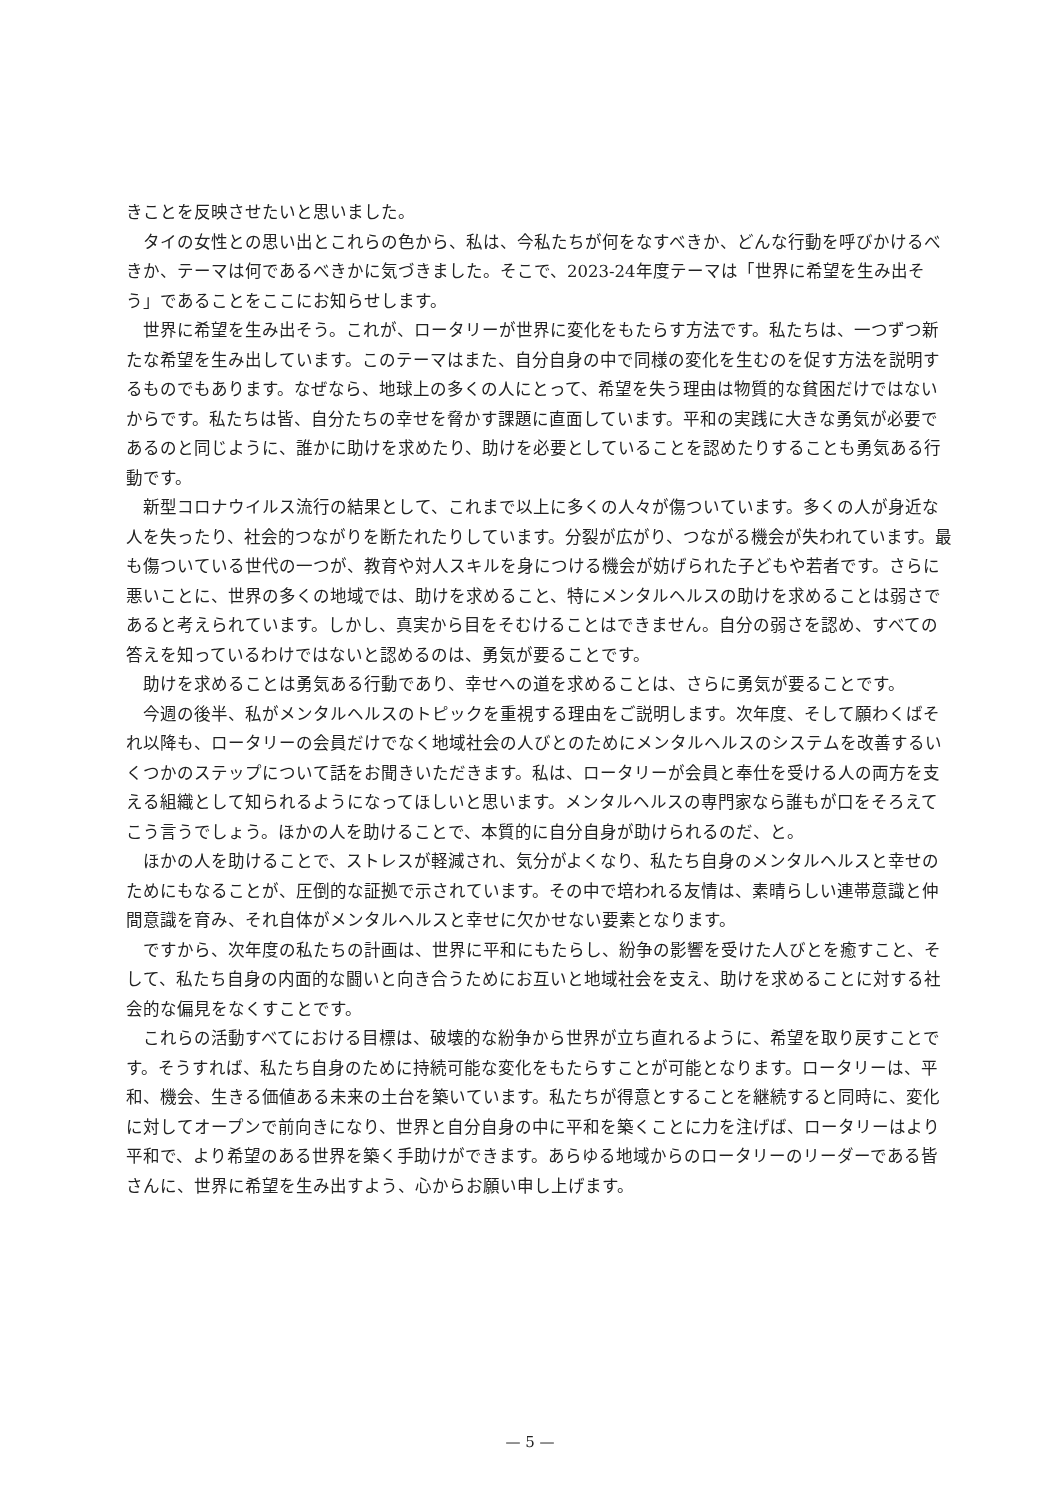きことを反映させたいと思いました。
タイの女性との思い出とこれらの色から、私は、今私たちが何をなすべきか、どんな行動を呼びかけるべきか、テーマは何であるべきかに気づきました。そこで、2023-24年度テーマは「世界に希望を生み出そう」であることをここにお知らせします。
世界に希望を生み出そう。これが、ロータリーが世界に変化をもたらす方法です。私たちは、一つずつ新たな希望を生み出しています。このテーマはまた、自分自身の中で同様の変化を生むのを促す方法を説明するものでもあります。なぜなら、地球上の多くの人にとって、希望を失う理由は物質的な貧困だけではないからです。私たちは皆、自分たちの幸せを脅かす課題に直面しています。平和の実践に大きな勇気が必要であるのと同じように、誰かに助けを求めたり、助けを必要としていることを認めたりすることも勇気ある行動です。
新型コロナウイルス流行の結果として、これまで以上に多くの人々が傷ついています。多くの人が身近な人を失ったり、社会的つながりを断たれたりしています。分裂が広がり、つながる機会が失われています。最も傷ついている世代の一つが、教育や対人スキルを身につける機会が妨げられた子どもや若者です。さらに悪いことに、世界の多くの地域では、助けを求めること、特にメンタルヘルスの助けを求めることは弱さであると考えられています。しかし、真実から目をそむけることはできません。自分の弱さを認め、すべての答えを知っているわけではないと認めるのは、勇気が要ることです。
助けを求めることは勇気ある行動であり、幸せへの道を求めることは、さらに勇気が要ることです。
今週の後半、私がメンタルヘルスのトピックを重視する理由をご説明します。次年度、そして願わくばそれ以降も、ロータリーの会員だけでなく地域社会の人びとのためにメンタルヘルスのシステムを改善するいくつかのステップについて話をお聞きいただきます。私は、ロータリーが会員と奉仕を受ける人の両方を支える組織として知られるようになってほしいと思います。メンタルヘルスの専門家なら誰もが口をそろえてこう言うでしょう。ほかの人を助けることで、本質的に自分自身が助けられるのだ、と。
ほかの人を助けることで、ストレスが軽減され、気分がよくなり、私たち自身のメンタルヘルスと幸せのためにもなることが、圧倒的な証拠で示されています。その中で培われる友情は、素晴らしい連帯意識と仲間意識を育み、それ自体がメンタルヘルスと幸せに欠かせない要素となります。
ですから、次年度の私たちの計画は、世界に平和にもたらし、紛争の影響を受けた人びとを癒すこと、そして、私たち自身の内面的な闘いと向き合うためにお互いと地域社会を支え、助けを求めることに対する社会的な偏見をなくすことです。
これらの活動すべてにおける目標は、破壊的な紛争から世界が立ち直れるように、希望を取り戻すことです。そうすれば、私たち自身のために持続可能な変化をもたらすことが可能となります。ロータリーは、平和、機会、生きる価値ある未来の土台を築いています。私たちが得意とすることを継続すると同時に、変化に対してオープンで前向きになり、世界と自分自身の中に平和を築くことに力を注げば、ロータリーはより平和で、より希望のある世界を築く手助けができます。あらゆる地域からのロータリーのリーダーである皆さんに、世界に希望を生み出すよう、心からお願い申し上げます。
— 5 —